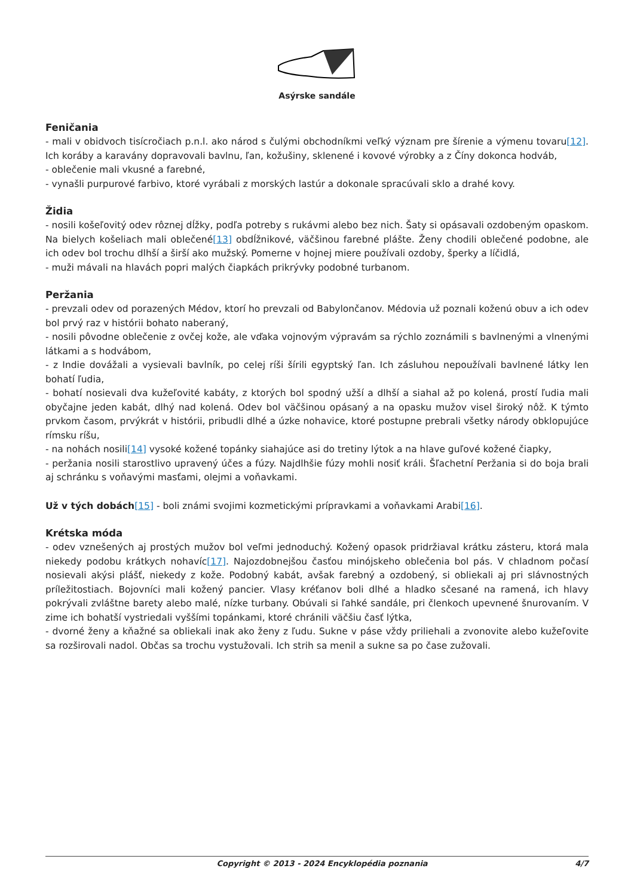Asýrske sandále
Feničania
- mali v obidvoch tisícročiach p.n.l. ako národ s čulými obchodníkmi veľký význam pre šírenie a výmenu tovaru[12]. Ich koráby a karavány dopravovali bavlnu, ľan, kožušiny, sklenené i kovové výrobky a z Číny dokonca hodváb,
- oblečenie mali vkusné a farebné,
- vynašli purpurové farbivo, ktoré vyrábali z morských lastúr a dokonale spracúvali sklo a drahé kovy.
Židia
- nosili košeľovitý odev rôznej dĺžky, podľa potreby s rukávmi alebo bez nich. Šaty si opásavali ozdobeným opaskom. Na bielych košeliach mali oblečené[13] obdĺžnikové, väčšinou farebné plášte. Ženy chodili oblečené podobne, ale ich odev bol trochu dlhší a širší ako mužský. Pomerne v hojnej miere používali ozdoby, šperky a líčidlá,
- muži mávali na hlavách popri malých čiapkách prikrývky podobné turbanom.
Peržania
- prevzali odev od porazených Médov, ktorí ho prevzali od Babylončanov. Médovia už poznali koženú obuv a ich odev bol prvý raz v histórii bohato naberaný,
- nosili pôvodne oblečenie z ovčej kože, ale vďaka vojnovým výpravám sa rýchlo zoznámili s bavlnenými a vlnenými látkami a s hodvábom,
- z Indie dovážali a vysievali bavlník, po celej ríši šírili egyptský ľan. Ich zásluhou nepoužívali bavlnené látky len bohatí ľudia,
- bohatí nosievali dva kužeľovité kabáty, z ktorých bol spodný užší a dlhší a siahal až po kolená, prostí ľudia mali obyčajne jeden kabát, dlhý nad kolená. Odev bol väčšinou opásaný a na opasku mužov visel široký nôž. K týmto prvkom časom, prvýkrát v histórii, pribudli dlhé a úzke nohavice, ktoré postupne prebrali všetky národy obklopujúce rímsku ríšu,
- na nohách nosili[14] vysoké kožené topánky siahajúce asi do tretiny lýtok a na hlave guľové kožené čiapky,
- peržania nosili starostlivo upravený účes a fúzy. Najdlhšie fúzy mohli nosiť králi. Šľachetní Peržania si do boja brali aj schránku s voňavými masťami, olejmi a voňavkami.
Už v tých dobách[15] - boli známi svojimi kozmetickými prípravkami a voňavkami Arabi[16].
Krétska móda
- odev vznešených aj prostých mužov bol veľmi jednoduchý. Kožený opasok pridržiaval krátku zásteru, ktorá mala niekedy podobu krátkych nohavíc[17]. Najozdobnejšou časťou minójskeho oblečenia bol pás. V chladnom počasí nosievali akýsi plášť, niekedy z kože. Podobný kabát, avšak farebný a ozdobený, si obliekali aj pri slávnostných príležitostiach. Bojovníci mali kožený pancier. Vlasy kréťanov boli dlhé a hladko sčesané na ramená, ich hlavy pokrývali zvláštne barety alebo malé, nízke turbany. Obúvali si ľahké sandále, pri členkoch upevnené šnurovaním. V zime ich bohatší vystriedali vyššími topánkami, ktoré chránili väčšiu časť lýtka,
- dvorné ženy a kňažné sa obliekali inak ako ženy z ľudu. Sukne v páse vždy priliehali a zvonovite alebo kužeľovite sa rozširovali nadol. Občas sa trochu vystužovali. Ich strih sa menil a sukne sa po čase zužovali.
Copyright © 2013 - 2024 Encyklopédia poznania 4/7